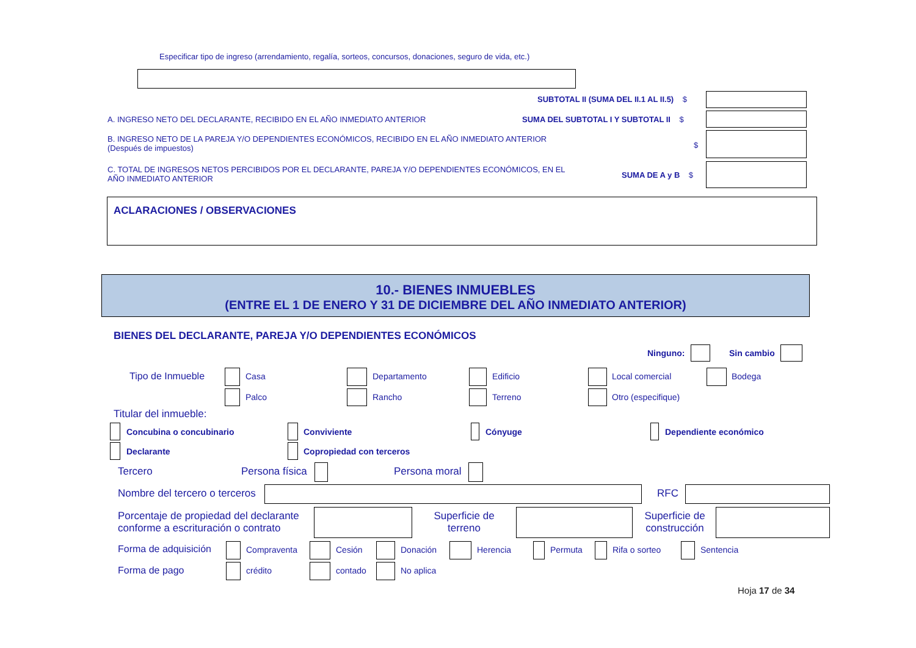Especificar tipo de ingreso (arrendamiento, regalía, sorteos, concursos, donaciones, seguro de vida, etc.)
SUBTOTAL II (SUMA DEL II.1 AL II.5) $
A. INGRESO NETO DEL DECLARANTE, RECIBIDO EN EL AÑO INMEDIATO ANTERIOR
SUMA DEL SUBTOTAL I Y SUBTOTAL II $
B. INGRESO NETO DE LA PAREJA Y/O DEPENDIENTES ECONÓMICOS, RECIBIDO EN EL AÑO INMEDIATO ANTERIOR (Después de impuestos)
$
C. TOTAL DE INGRESOS NETOS PERCIBIDOS POR EL DECLARANTE, PAREJA Y/O DEPENDIENTES ECONÓMICOS, EN EL AÑO INMEDIATO ANTERIOR
SUMA DE A y B $
ACLARACIONES / OBSERVACIONES
10.- BIENES INMUEBLES
(ENTRE EL 1 DE ENERO Y 31 DE DICIEMBRE DEL AÑO INMEDIATO ANTERIOR)
BIENES DEL DECLARANTE, PAREJA Y/O DEPENDIENTES ECONÓMICOS
Ninguno: Sin cambio
Tipo de Inmueble Casa Departamento Edificio Local comercial Bodega
Palco Rancho Terreno Otro (especifique)
Titular del inmueble:
Concubina o concubinario Conviviente Cónyuge Dependiente económico
Declarante Copropiedad con terceros
Tercero Persona física Persona moral
Nombre del tercero o terceros RFC
Porcentaje de propiedad del declarante
conforme a escrituración o contrato
Superficie de terreno
Superficie de construcción
Forma de adquisición Compraventa Cesión Donación Herencia Permuta Rifa o sorteo Sentencia
Forma de pago crédito contado No aplica
Hoja 17 de 34